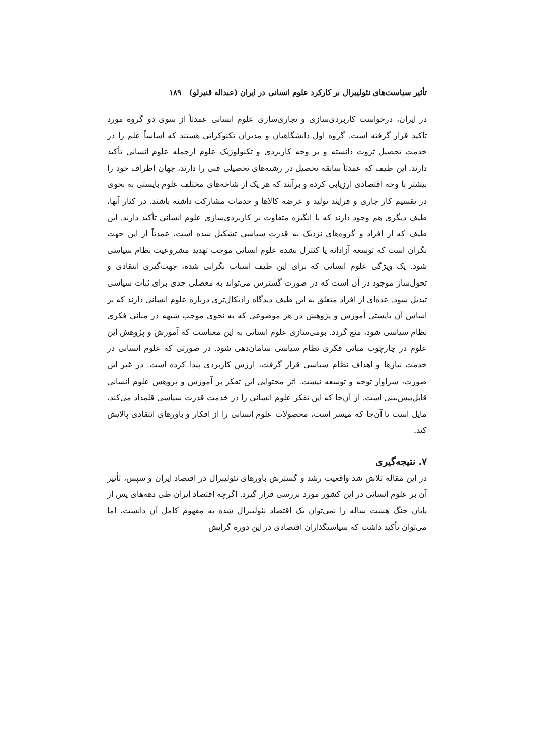تأثیر سیاست‌های نئولیبرال بر کارکرد علوم انسانی در ایران (عبداله قنبرلو) ۱۸۹
در ایران، درخواست کاربردی‌سازی و تجاری‌سازی علوم انسانی عمدتاً از سوی دو گروه مورد تأکید قرار گرفته است. گروه اول دانشگاهیان و مدیران تکنوکراتی هستند که اساساً علم را در خدمت تحصیل ثروت دانسته و بر وجه کاربردی و تکنولوژیک علوم ازجمله علوم انسانی تأکید دارند. این طیف که عمدتاً سابقه تحصیل در رشته‌های تحصیلی فنی را دارند، جهان اطراف خود را بیشتر با وجه اقتصادی ارزیابی کرده و برآنند که هر یک از شاخه‌های مختلف علوم بایستی به نحوی در تقسیم کار جاری و فرایند تولید و عرضه کالاها و خدمات مشارکت داشته باشند. در کنار آنها، طیف دیگری هم وجود دارند که با انگیزه متفاوت بر کاربردی‌سازی علوم انسانی تأکید دارند. این طیف که از افراد و گروه‌های نزدیک به قدرت سیاسی تشکیل شده است، عمدتاً از این جهت نگران است که توسعه آزادانه یا کنترل نشده علوم انسانی موجب تهدید مشروعیت نظام سیاسی شود. یک ویژگی علوم انسانی که برای این طیف اسباب نگرانی شده، جهت‌گیری انتقادی و تحول‌ساز موجود در آن است که در صورت گسترش می‌تواند به معضلی جدی برای ثبات سیاسی تبدیل شود. عده‌ای از افراد متعلق به این طیف دیدگاه رادیکال‌تری درباره علوم انسانی دارند که بر اساس آن بایستی آموزش و پژوهش در هر موضوعی که به نحوی موجب شبهه در مبانی فکری نظام سیاسی شود، منع گردد. بومی‌سازی علوم انسانی به این معناست که آموزش و پژوهش این علوم در چارچوب مبانی فکری نظام سیاسی سامان‌دهی شود. در صورتی که علوم انسانی در خدمت نیازها و اهداف نظام سیاسی قرار گرفت، ارزش کاربردی پیدا کرده است. در غیر این صورت، سزاوار توجه و توسعه نیست. اثر محتوایی این تفکر بر آموزش و پژوهش علوم انسانی قابل‌پیش‌بینی است. از آن‌جا که این تفکر علوم انسانی را در خدمت قدرت سیاسی قلمداد می‌کند، مایل است تا آن‌جا که میسر است، محصولات علوم انسانی را از افکار و باورهای انتقادی پالایش کند.
۷. نتیجه‌گیری
در این مقاله تلاش شد واقعیت رشد و گسترش باورهای نئولیبرال در اقتصاد ایران و سپس، تأثیر آن بر علوم انسانی در این کشور مورد بررسی قرار گیرد. اگرچه اقتصاد ایران طی دهه‌های پس از پایان جنگ هشت ساله را نمی‌توان یک اقتصاد نئولیبرال شده به مفهوم کامل آن دانست، اما می‌توان تأکید داشت که سیاستگذاران اقتصادی در این دوره گرایش